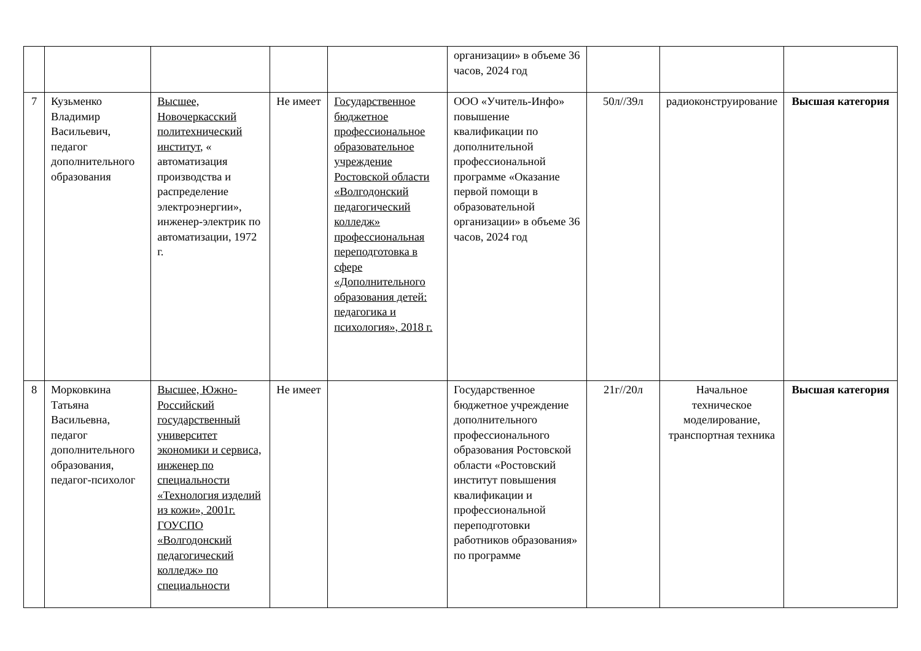| | | | | | организации» в объеме 36 часов, 2024 год | | | |
| 7 | Кузьменко Владимир Васильевич, педагог дополнительного образования | Высшее, Новочеркасский политехнический институт, « автоматизация производства и распределение электроэнергии», инженер-электрик по автоматизации, 1972 г. | Не имеет | Государственное бюджетное профессиональное образовательное учреждение Ростовской области «Волгодонский педагогический колледж» профессиональная переподготовка в сфере «Дополнительного образования детей: педагогика и психология», 2018 г. | ООО «Учитель-Инфо» повышение квалификации по дополнительной профессиональной программе «Оказание первой помощи в образовательной организации» в объеме 36 часов, 2024 год | 50л//39л | радиоконструирование | Высшая категория |
| 8 | Морковкина Татьяна Васильевна, педагог дополнительного образования, педагог-психолог | Высшее, Южно-Российский государственный университет экономики и сервиса, инженер по специальности «Технология изделий из кожи», 2001г. ГОУСПО «Волгодонский педагогический колледж» по специальности | Не имеет | | Государственное бюджетное учреждение дополнительного профессионального образования Ростовской области «Ростовский институт повышения квалификации и профессиональной переподготовки работников образования» по программе | 21г//20л | Начальное техническое моделирование, транспортная техника | Высшая категория |